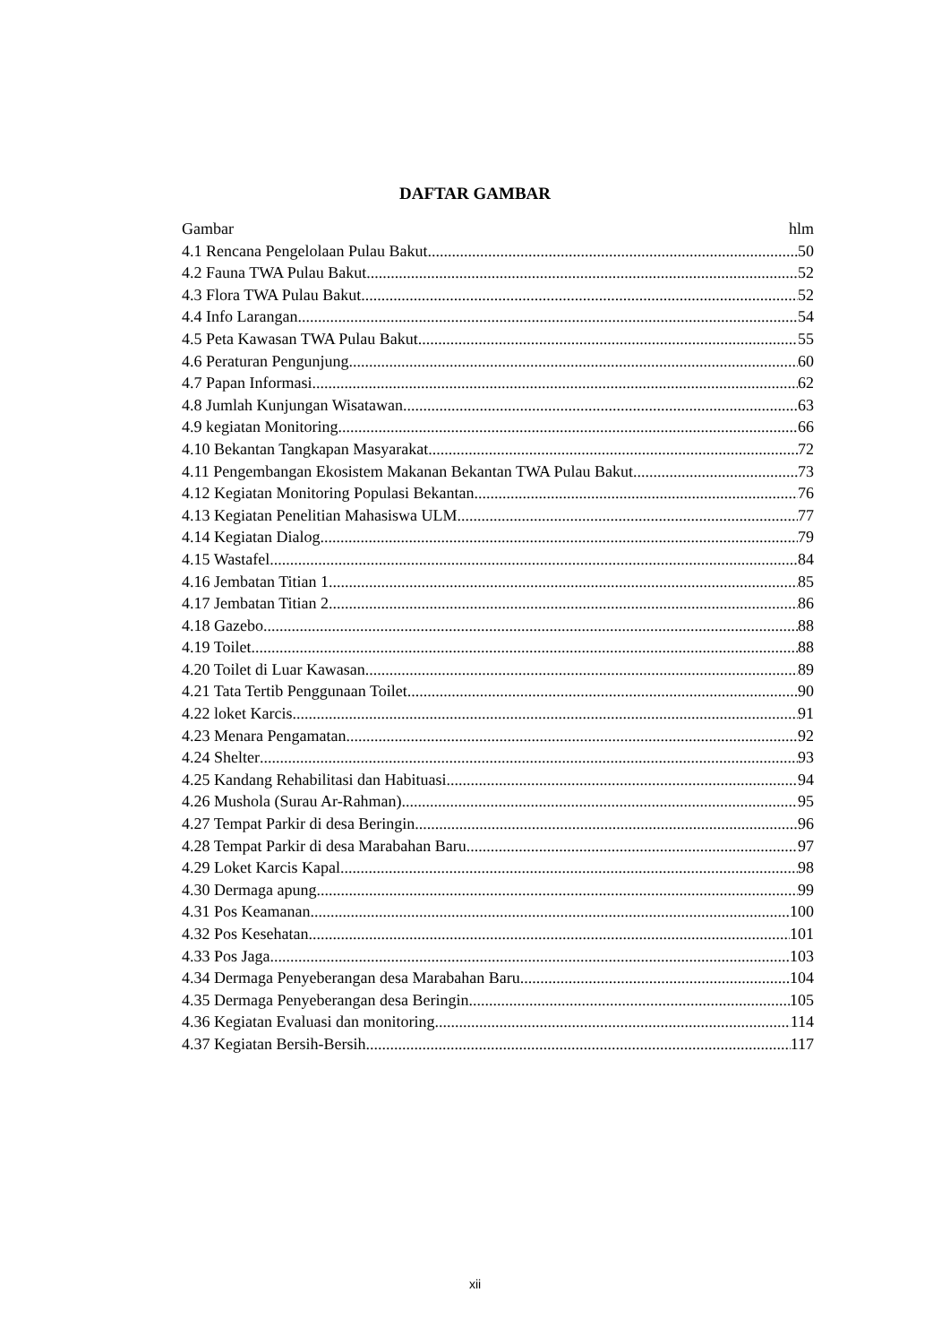DAFTAR GAMBAR
Gambar hlm
4.1 Rencana Pengelolaan Pulau Bakut 50
4.2 Fauna TWA Pulau Bakut 52
4.3 Flora TWA Pulau Bakut 52
4.4 Info Larangan 54
4.5 Peta Kawasan TWA Pulau Bakut 55
4.6 Peraturan Pengunjung 60
4.7 Papan Informasi 62
4.8 Jumlah Kunjungan Wisatawan 63
4.9 kegiatan Monitoring 66
4.10 Bekantan Tangkapan Masyarakat 72
4.11 Pengembangan Ekosistem Makanan Bekantan TWA Pulau Bakut 73
4.12 Kegiatan Monitoring Populasi Bekantan 76
4.13 Kegiatan Penelitian Mahasiswa ULM 77
4.14 Kegiatan Dialog 79
4.15 Wastafel 84
4.16 Jembatan Titian 1 85
4.17 Jembatan Titian 2 86
4.18 Gazebo 88
4.19 Toilet 88
4.20 Toilet di Luar Kawasan 89
4.21 Tata Tertib Penggunaan Toilet 90
4.22 loket Karcis 91
4.23 Menara Pengamatan 92
4.24 Shelter 93
4.25 Kandang Rehabilitasi dan Habituasi 94
4.26 Mushola (Surau Ar-Rahman) 95
4.27 Tempat Parkir di desa Beringin 96
4.28 Tempat Parkir di desa Marabahan Baru 97
4.29 Loket Karcis Kapal 98
4.30 Dermaga apung 99
4.31 Pos Keamanan 100
4.32 Pos Kesehatan 101
4.33 Pos Jaga 103
4.34 Dermaga Penyeberangan desa Marabahan Baru 104
4.35 Dermaga Penyeberangan desa Beringin 105
4.36 Kegiatan Evaluasi dan monitoring 114
4.37 Kegiatan Bersih-Bersih 117
xii